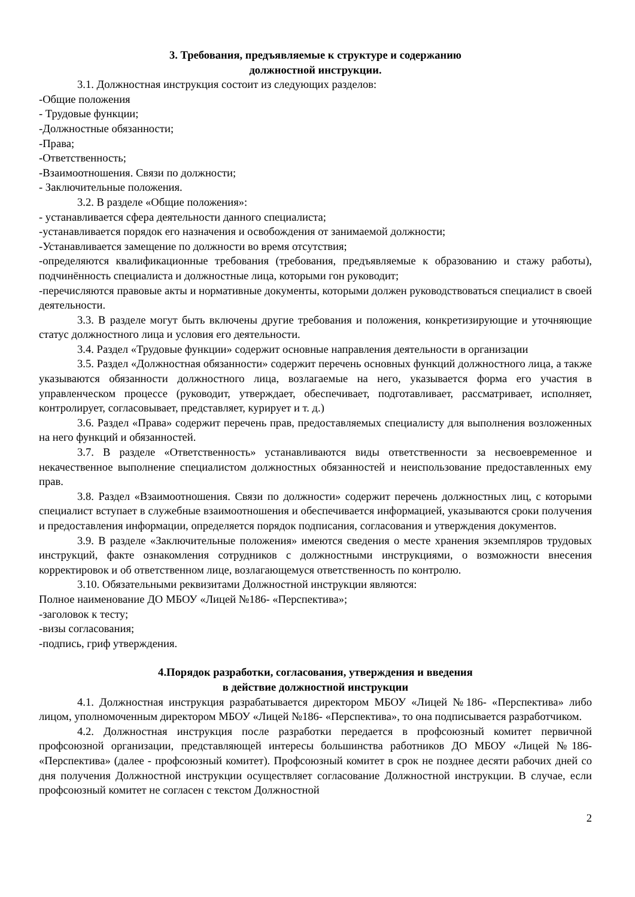3. Требования, предъявляемые к структуре и содержанию
должностной инструкции.
3.1. Должностная инструкция состоит из следующих разделов:
-Общие положения
- Трудовые функции;
-Должностные обязанности;
-Права;
-Ответственность;
-Взаимоотношения. Связи по должности;
- Заключительные положения.
3.2. В разделе «Общие положения»:
- устанавливается сфера деятельности данного специалиста;
-устанавливается порядок его назначения и освобождения от занимаемой должности;
-Устанавливается замещение по должности во время отсутствия;
-определяются квалификационные требования (требования, предъявляемые к образованию и стажу работы), подчинённость специалиста и должностные лица, которыми гон руководит;
-перечисляются правовые акты и нормативные документы, которыми должен руководствоваться специалист в своей деятельности.
3.3. В разделе могут быть включены другие требования и положения, конкретизирующие и уточняющие статус должностного лица и условия его деятельности.
3.4. Раздел «Трудовые функции» содержит основные направления деятельности в организации
3.5. Раздел «Должностная обязанности» содержит перечень основных функций должностного лица, а также указываются обязанности должностного лица, возлагаемые на него, указывается форма его участия в управленческом процессе (руководит, утверждает, обеспечивает, подготавливает, рассматривает, исполняет, контролирует, согласовывает, представляет, курирует и т. д.)
3.6. Раздел «Права» содержит перечень прав, предоставляемых специалисту для выполнения возложенных на него функций и обязанностей.
3.7. В разделе «Ответственность» устанавливаются виды ответственности за несвоевременное и некачественное выполнение специалистом должностных обязанностей и неиспользование предоставленных ему прав.
3.8. Раздел «Взаимоотношения. Связи по должности» содержит перечень должностных лиц, с которыми специалист вступает в служебные взаимоотношения и обеспечивается информацией, указываются сроки получения и предоставления информации, определяется порядок подписания, согласования и утверждения документов.
3.9. В разделе «Заключительные положения» имеются сведения о месте хранения экземпляров трудовых инструкций, факте ознакомления сотрудников с должностными инструкциями, о возможности внесения корректировок и об ответственном лице, возлагающемуся ответственность по контролю.
3.10. Обязательными реквизитами Должностной инструкции являются:
Полное наименование ДО МБОУ «Лицей №186- «Перспектива»;
-заголовок к тесту;
-визы согласования;
-подпись, гриф утверждения.
4.Порядок разработки, согласования, утверждения и введения
в действие должностной инструкции
4.1. Должностная инструкция разрабатывается директором МБОУ «Лицей №186- «Перспектива» либо лицом, уполномоченным директором МБОУ «Лицей №186- «Перспектива», то она подписывается разработчиком.
4.2. Должностная инструкция после разработки передается в профсоюзный комитет первичной профсоюзной организации, представляющей интересы большинства работников ДО МБОУ «Лицей №186- «Перспектива» (далее - профсоюзный комитет). Профсоюзный комитет в срок не позднее десяти рабочих дней со дня получения Должностной инструкции осуществляет согласование Должностной инструкции. В случае, если профсоюзный комитет не согласен с текстом Должностной
2